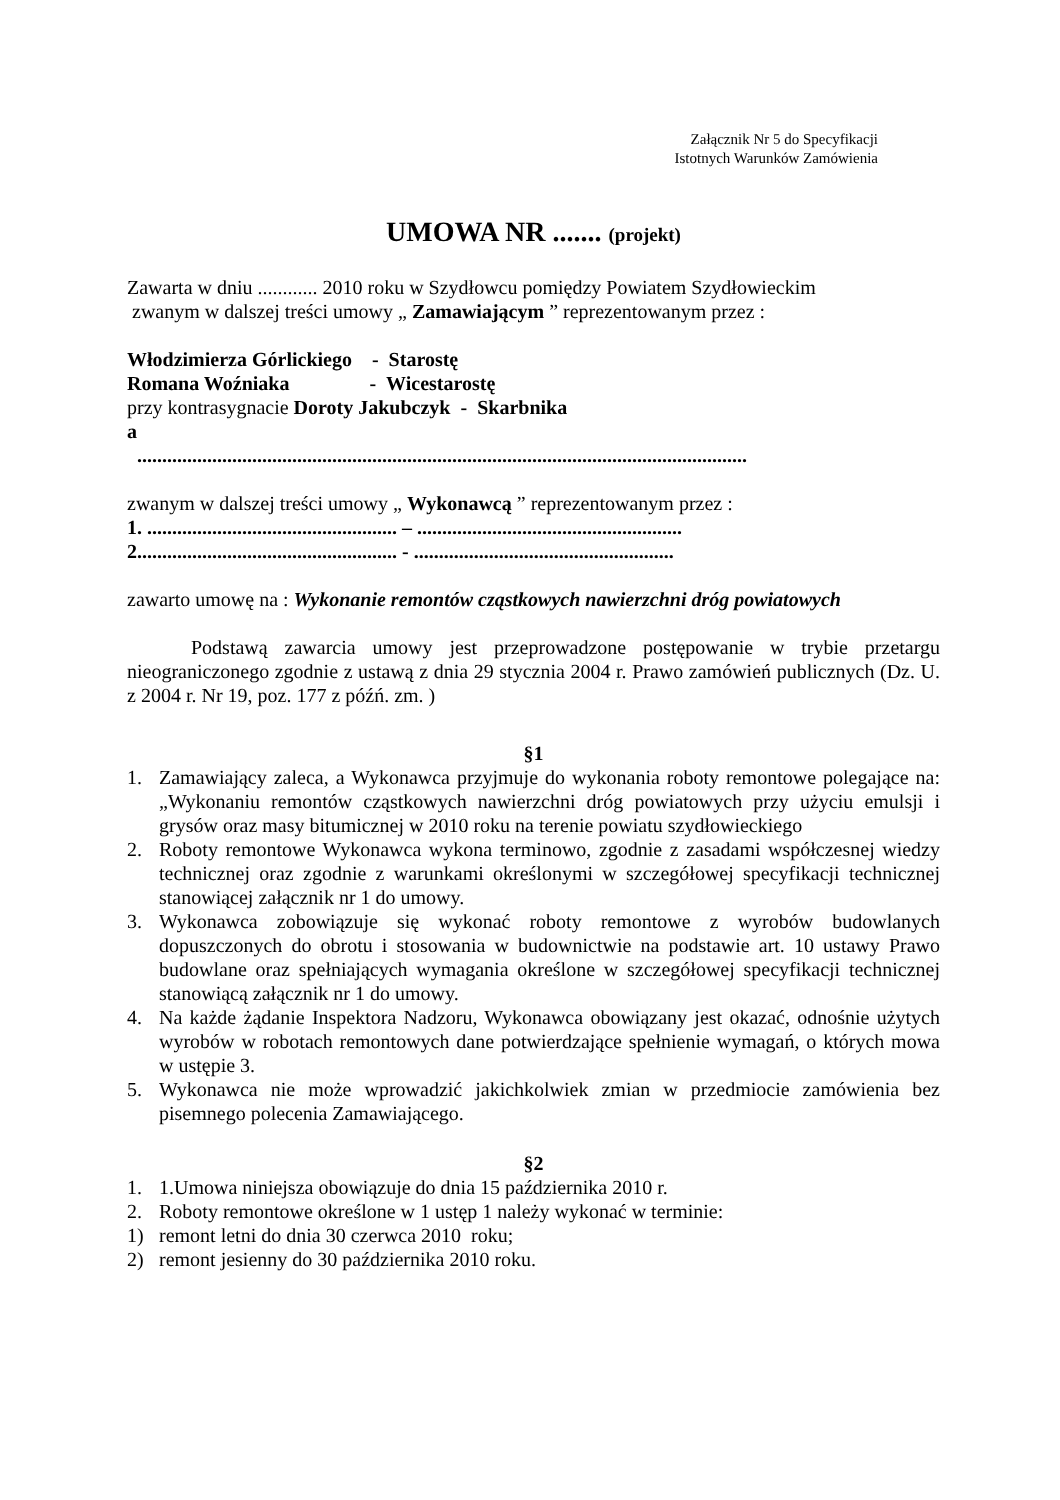Załącznik Nr 5 do Specyfikacji
Istotnych Warunków Zamówienia
UMOWA NR ....... (projekt)
Zawarta w dniu ............ 2010 roku w Szydłowcu pomiędzy Powiatem Szydłowieckim
zwanym w dalszej treści umowy „ Zamawiającym ” reprezentowanym przez :
Włodzimierza Górlickiego - Starostę
Romana Woźniaka - Wicestarostę
przy kontrasygnacie Doroty Jakubczyk - Skarbnika
a
..........................................................................................................................
zwanym w dalszej treści umowy „ Wykonawcą ” reprezentowanym przez :
1. .................................................. – .....................................................
2.................................................... - ....................................................
zawarto umowę na : Wykonanie remontów cząstkowych nawierzchni dróg powiatowych
Podstawą zawarcia umowy jest przeprowadzone postępowanie w trybie przetargu nieograniczonego zgodnie z ustawą z dnia 29 stycznia 2004 r. Prawo zamówień publicznych (Dz. U. z 2004 r. Nr 19, poz. 177 z późń. zm. )
§1
1. Zamawiający zaleca, a Wykonawca przyjmuje do wykonania roboty remontowe polegające na: „Wykonaniu remontów cząstkowych nawierzchni dróg powiatowych przy użyciu emulsji i grysów oraz masy bitumicznej w 2010 roku na terenie powiatu szydłowieckiego
2. Roboty remontowe Wykonawca wykona terminowo, zgodnie z zasadami współczesnej wiedzy technicznej oraz zgodnie z warunkami określonymi w szczegółowej specyfikacji technicznej stanowiącej załącznik nr 1 do umowy.
3. Wykonawca zobowiązuje się wykonać roboty remontowe z wyrobów budowlanych dopuszczonych do obrotu i stosowania w budownictwie na podstawie art. 10 ustawy Prawo budowlane oraz spełniających wymagania określone w szczegółowej specyfikacji technicznej stanowiącą załącznik nr 1 do umowy.
4. Na każde żądanie Inspektora Nadzoru, Wykonawca obowiązany jest okazać, odnośnie użytych wyrobów w robotach remontowych dane potwierdzające spełnienie wymagań, o których mowa w ustępie 3.
5. Wykonawca nie może wprowadzić jakichkolwiek zmian w przedmiocie zamówienia bez pisemnego polecenia Zamawiającego.
§2
1. 1.Umowa niniejsza obowiązuje do dnia 15 października 2010 r.
2. Roboty remontowe określone w 1 ustęp 1 należy wykonać w terminie:
1) remont letni do dnia 30 czerwca 2010 roku;
2) remont jesienny do 30 października 2010 roku.